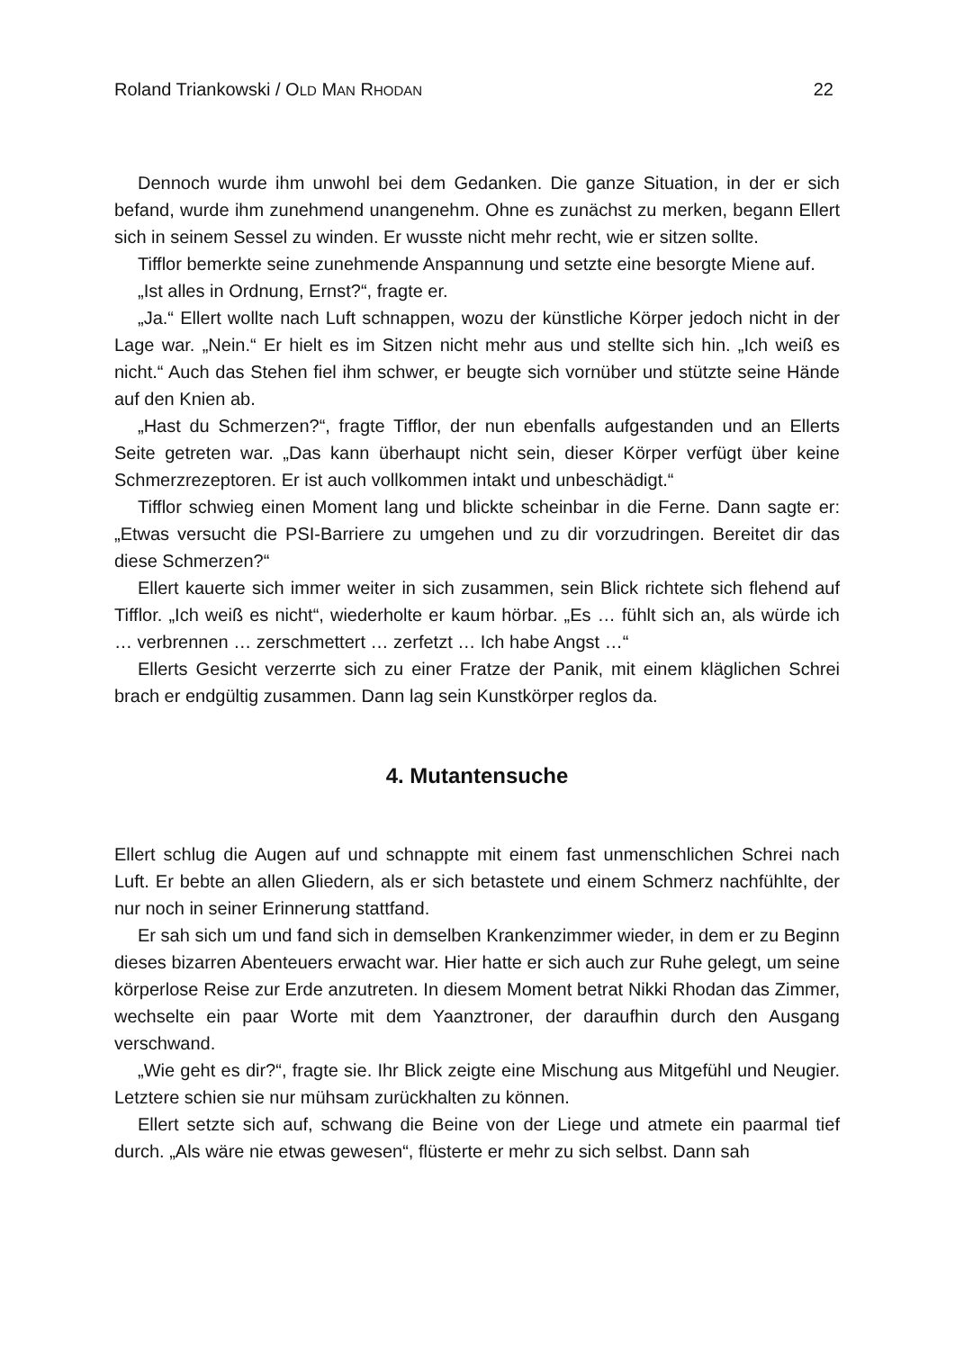Roland Triankowski / OLD MAN RHODAN 22
Dennoch wurde ihm unwohl bei dem Gedanken. Die ganze Situation, in der er sich befand, wurde ihm zunehmend unangenehm. Ohne es zunächst zu merken, begann Ellert sich in seinem Sessel zu winden. Er wusste nicht mehr recht, wie er sitzen sollte.
Tifflor bemerkte seine zunehmende Anspannung und setzte eine besorgte Miene auf.
„Ist alles in Ordnung, Ernst?“, fragte er.
„Ja.“ Ellert wollte nach Luft schnappen, wozu der künstliche Körper jedoch nicht in der Lage war. „Nein.“ Er hielt es im Sitzen nicht mehr aus und stellte sich hin. „Ich weiß es nicht.“ Auch das Stehen fiel ihm schwer, er beugte sich vornüber und stützte seine Hände auf den Knien ab.
„Hast du Schmerzen?“, fragte Tifflor, der nun ebenfalls aufgestanden und an Ellerts Seite getreten war. „Das kann überhaupt nicht sein, dieser Körper verfügt über keine Schmerzrezeptoren. Er ist auch vollkommen intakt und unbeschädigt.“
Tifflor schwieg einen Moment lang und blickte scheinbar in die Ferne. Dann sagte er: „Etwas versucht die PSI-Barriere zu umgehen und zu dir vorzudringen. Bereitet dir das diese Schmerzen?“
Ellert kauerte sich immer weiter in sich zusammen, sein Blick richtete sich flehend auf Tifflor. „Ich weiß es nicht“, wiederholte er kaum hörbar. „Es … fühlt sich an, als würde ich … verbrennen … zerschmettert … zerfetzt … Ich habe Angst …“
Ellerts Gesicht verzerrte sich zu einer Fratze der Panik, mit einem kläglichen Schrei brach er endgültig zusammen. Dann lag sein Kunstkörper reglos da.
4. Mutantensuche
Ellert schlug die Augen auf und schnappte mit einem fast unmenschlichen Schrei nach Luft. Er bebte an allen Gliedern, als er sich betastete und einem Schmerz nachfühlte, der nur noch in seiner Erinnerung stattfand.
Er sah sich um und fand sich in demselben Krankenzimmer wieder, in dem er zu Beginn dieses bizarren Abenteuers erwacht war. Hier hatte er sich auch zur Ruhe gelegt, um seine körperlose Reise zur Erde anzutreten. In diesem Moment betrat Nikki Rhodan das Zimmer, wechselte ein paar Worte mit dem Yaanztroner, der daraufhin durch den Ausgang verschwand.
„Wie geht es dir?“, fragte sie. Ihr Blick zeigte eine Mischung aus Mitgefühl und Neugier. Letztere schien sie nur mühsam zurückhalten zu können.
Ellert setzte sich auf, schwang die Beine von der Liege und atmete ein paarmal tief durch. „Als wäre nie etwas gewesen“, flüsterte er mehr zu sich selbst. Dann sah